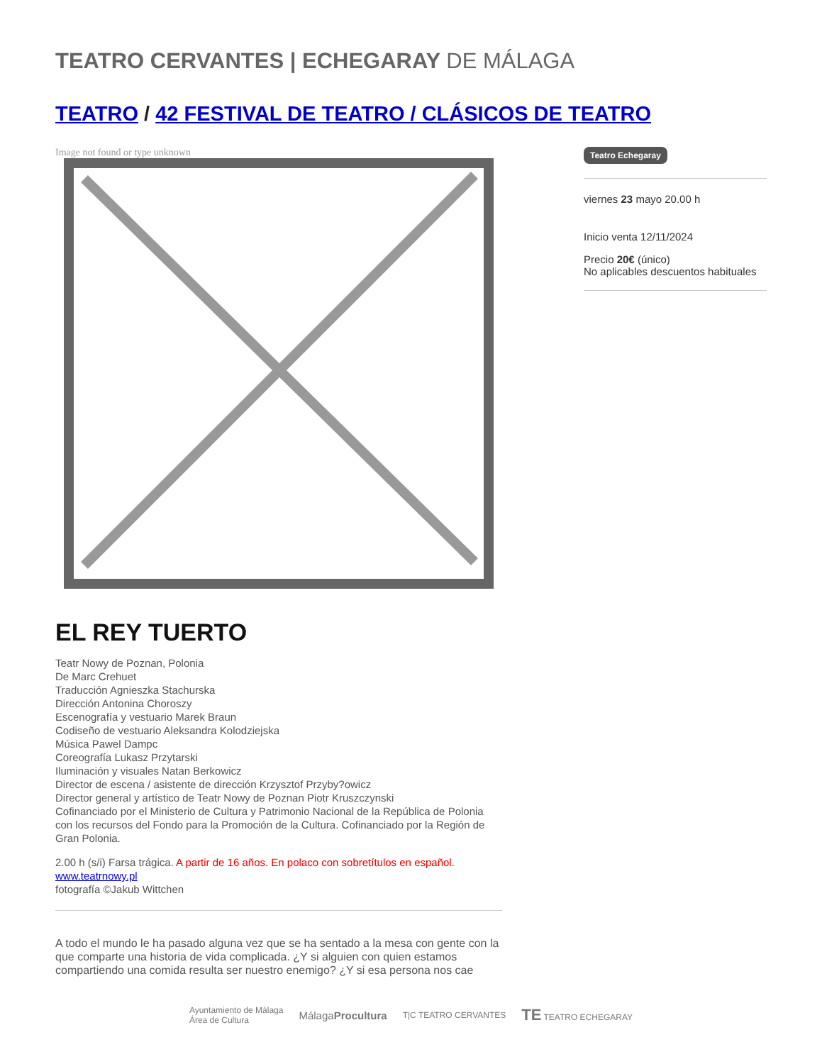TEATRO CERVANTES | ECHEGARAY DE MÁLAGA
TEATRO / 42 FESTIVAL DE TEATRO / CLÁSICOS DE TEATRO
Image not found or type unknown
Teatro Echegaray
viernes 23 mayo 20.00 h
Inicio venta 12/11/2024
Precio 20€ (único)
No aplicables descuentos habituales
EL REY TUERTO
Teatr Nowy de Poznan, Polonia
De Marc Crehuet
Traducción Agnieszka Stachurska
Dirección Antonina Choroszy
Escenografía y vestuario Marek Braun
Codiseño de vestuario Aleksandra Kolodziejska
Música Pawel Dampc
Coreografía Lukasz Przytarski
Iluminación y visuales Natan Berkowicz
Director de escena / asistente de dirección Krzysztof Przyby?owicz
Director general y artístico de Teatr Nowy de Poznan Piotr Kruszczynski
Cofinanciado por el Ministerio de Cultura y Patrimonio Nacional de la República de Polonia con los recursos del Fondo para la Promoción de la Cultura. Cofinanciado por la Región de Gran Polonia.
2.00 h (s/i) Farsa trágica. A partir de 16 años. En polaco con sobretítulos en español.
www.teatrnowy.pl
fotografía ©Jakub Wittchen
A todo el mundo le ha pasado alguna vez que se ha sentado a la mesa con gente con la que comparte una historia de vida complicada. ¿Y si alguien con quien estamos compartiendo una comida resulta ser nuestro enemigo? ¿Y si esa persona nos cae
Ayuntamiento de Málaga
Área de Cultura MálagaProcultura T|C TEATRO CERVANTES TE TEATRO ECHEGARAY